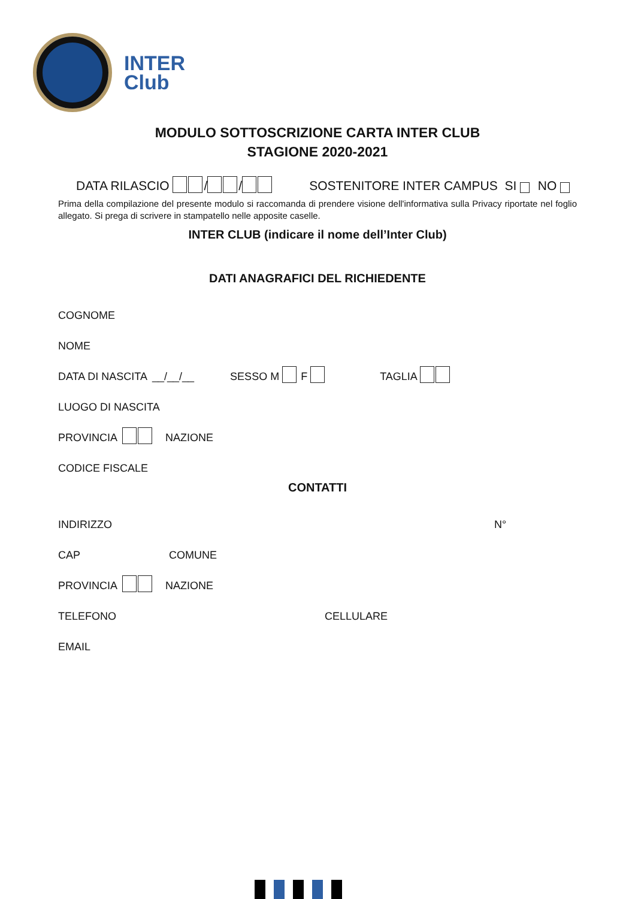INTER
Club
MODULO SOTTOSCRIZIONE CARTA INTER CLUB
STAGIONE 2020-2021
DATA RILASCIO / / SOSTENITORE INTER CAMPUS SI NO
Prima della compilazione del presente modulo si raccomanda di prendere visione dell'informativa sulla Privacy riportate nel foglio allegato. Si prega di scrivere in stampatello nelle apposite caselle.
INTER CLUB (indicare il nome dell’Inter Club)
DATI ANAGRAFICI DEL RICHIEDENTE
COGNOME
NOME
DATA DI NASCITA __/__/__ SESSO M F TAGLIA
LUOGO DI NASCITA
PROVINCIA NAZIONE
CODICE FISCALE
CONTATTI
INDIRIZZO N°
CAP COMUNE
PROVINCIA NAZIONE
TELEFONO CELLULARE
EMAIL